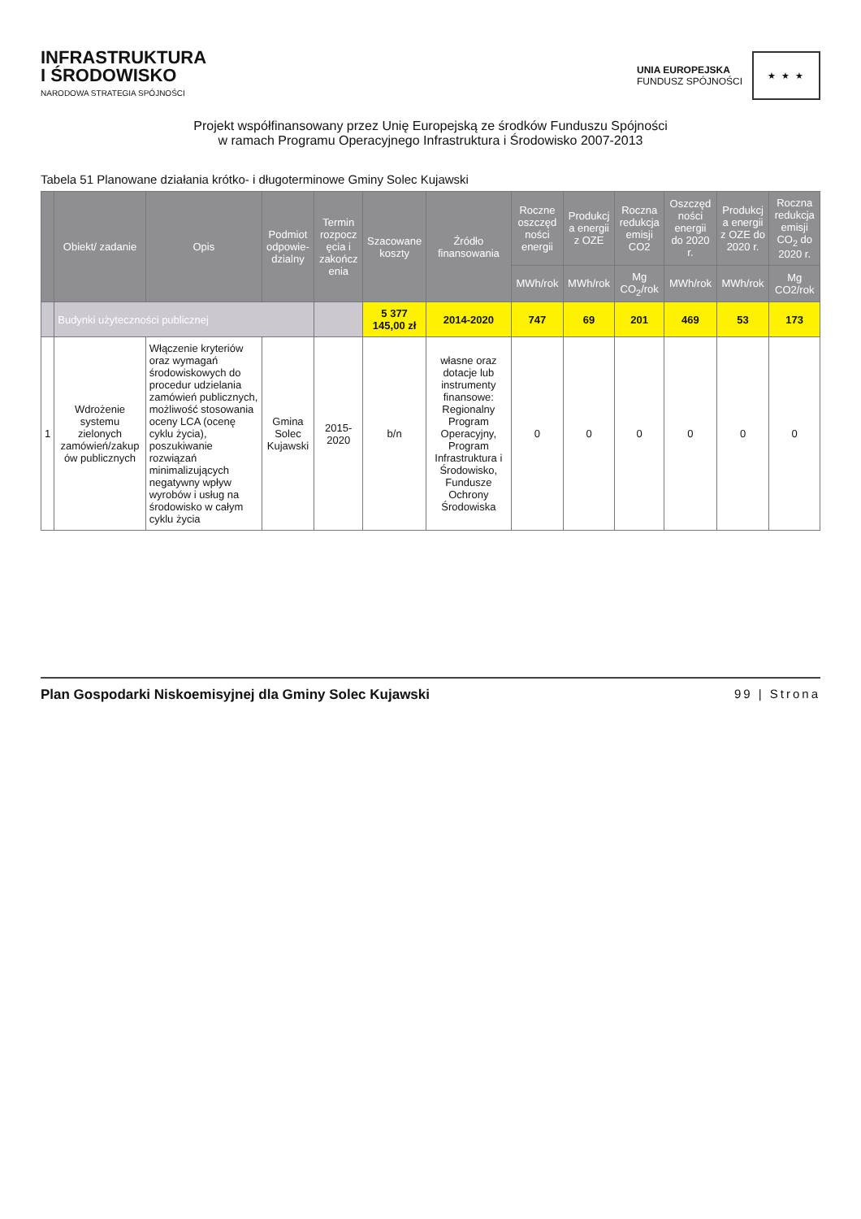INFRASTRUKTURA
I ŚRODOWISKO
NARODOWA STRATEGIA SPÓJNOŚCI
UNIA EUROPEJSKA
FUNDUSZ SPÓJNOŚCI
★ ★ ★
Projekt współfinansowany przez Unię Europejską ze środków Funduszu Spójności
w ramach Programu Operacyjnego Infrastruktura i Środowisko 2007-2013
Tabela 51 Planowane działania krótko- i długoterminowe Gminy Solec Kujawski
| | Obiekt/ zadanie | Opis | Podmiot odpowie-dzialny | Termin rozpocz ęcia i zakończ enia | Szacowane koszty | Źródło finansowania | Roczne oszczęd ności energii | Produkcj a energii z OZE | Roczna redukcja emisji CO2 | Oszczęd ności energii do 2020 r. | Produkcj a energii z OZE do 2020 r. | Roczna redukcja emisji CO<sub>2</sub> do 2020 r. |
| --- | --- | --- | --- | --- | --- | --- | --- | --- | --- | --- | --- | --- |
| | | | | | | | MWh/rok | MWh/rok | Mg CO<sub>2</sub>/rok | MWh/rok | MWh/rok | Mg CO2/rok |
| | Budynki użyteczności publicznej | | | | 5 377 145,00 zł | 2014-2020 | 747 | 69 | 201 | 469 | 53 | 173 |
| 1 | Wdrożenie systemu zielonych zamówień/zakup ów publicznych | Włączenie kryteriów oraz wymagań środowiskowych do procedur udzielania zamówień publicznych, możliwość stosowania oceny LCA (ocenę cyklu życia), poszukiwanie rozwiązań minimalizujących negatywny wpływ wyrobów i usług na środowisko w całym cyklu życia | Gmina Solec Kujawski | 2015-2020 | b/n | własne oraz dotacje lub instrumenty finansowe: Regionalny Program Operacyjny, Program Infrastruktura i Środowisko, Fundusze Ochrony Środowiska | 0 | 0 | 0 | 0 | 0 | 0 |
Plan Gospodarki Niskoemisyjnej dla Gminy Solec Kujawski 99 | Strona